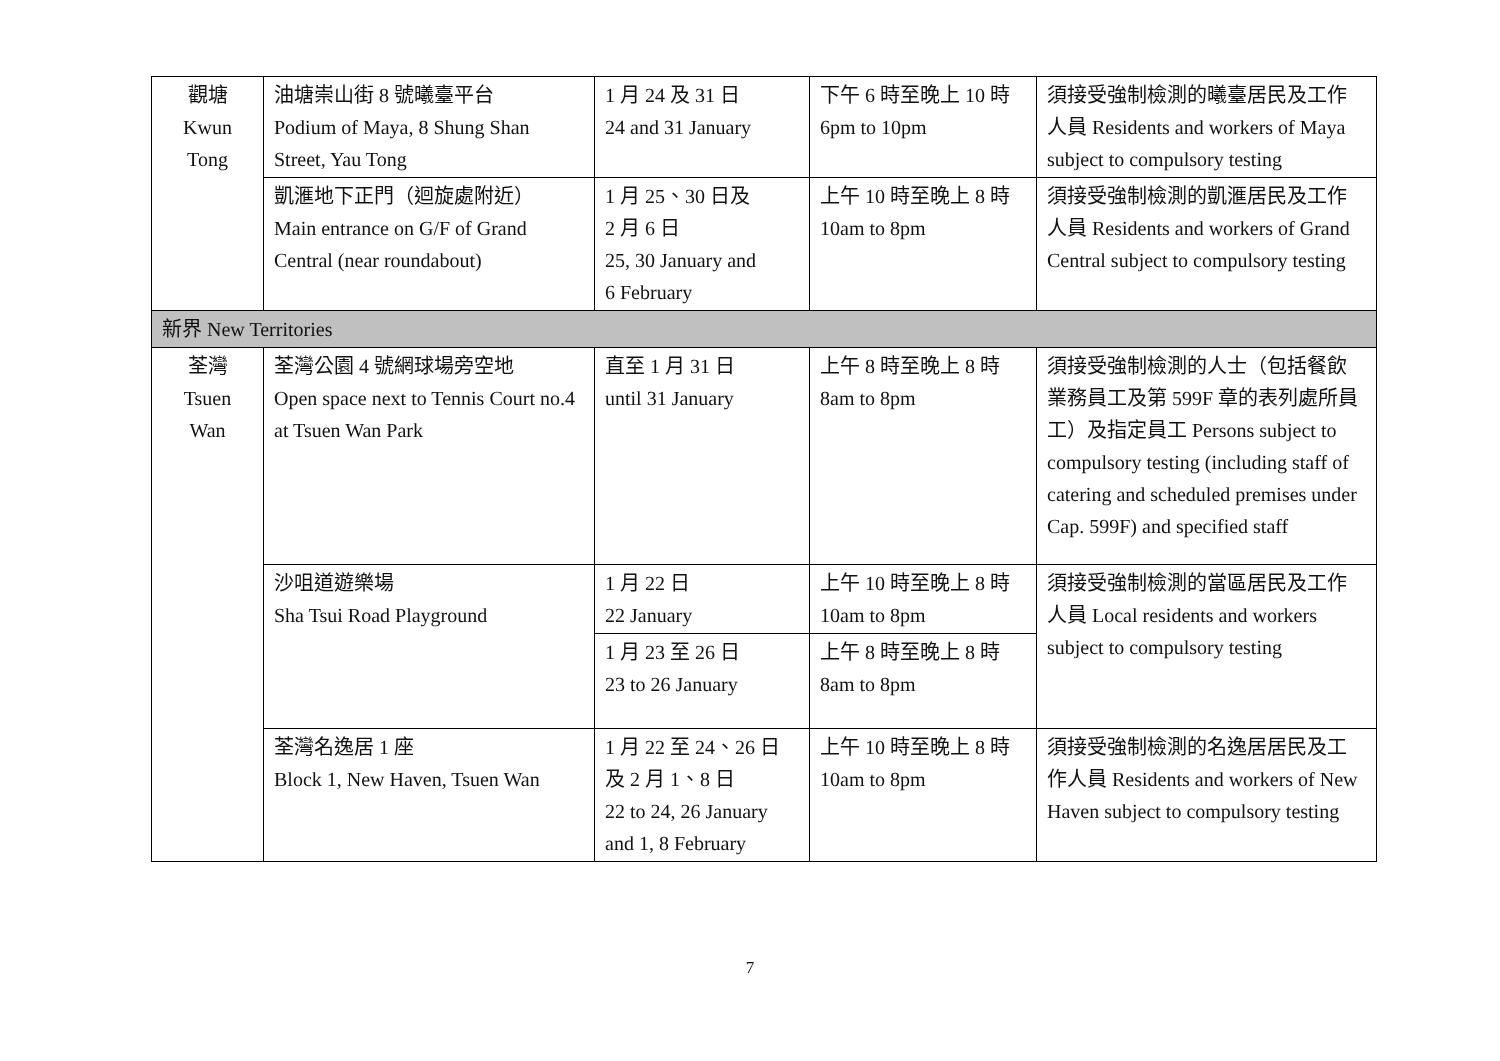| 觀塘 Kwun Tong | 油塘崇山街 8 號曦臺平台 Podium of Maya, 8 Shung Shan Street, Yau Tong | 1 月 24 及 31 日 24 and 31 January | 下午 6 時至晚上 10 時 6pm to 10pm | 須接受強制檢測的曦臺居民及工作人員 Residents and workers of Maya subject to compulsory testing |
| | 凱滙地下正門（迴旋處附近） Main entrance on G/F of Grand Central (near roundabout) | 1 月 25、30 日及 2 月 6 日 25, 30 January and 6 February | 上午 10 時至晚上 8 時 10am to 8pm | 須接受強制檢測的凱滙居民及工作人員 Residents and workers of Grand Central subject to compulsory testing |
| 新界 New Territories | | | | |
| 荃灣 Tsuen Wan | 荃灣公園 4 號網球場旁空地 Open space next to Tennis Court no.4 at Tsuen Wan Park | 直至 1 月 31 日 until 31 January | 上午 8 時至晚上 8 時 8am to 8pm | 須接受強制檢測的人士（包括餐飲業務員工及第 599F 章的表列處所員工）及指定員工 Persons subject to compulsory testing (including staff of catering and scheduled premises under Cap. 599F) and specified staff |
| | 沙咀道遊樂場 Sha Tsui Road Playground | 1 月 22 日 22 January | 上午 10 時至晚上 8 時 10am to 8pm | 須接受強制檢測的當區居民及工作人員 Local residents and workers subject to compulsory testing |
| | | 1 月 23 至 26 日 23 to 26 January | 上午 8 時至晚上 8 時 8am to 8pm | |
| | 荃灣名逸居 1 座 Block 1, New Haven, Tsuen Wan | 1 月 22 至 24、26 日及 2 月 1、8 日 22 to 24, 26 January and 1, 8 February | 上午 10 時至晚上 8 時 10am to 8pm | 須接受強制檢測的名逸居居民及工作人員 Residents and workers of New Haven subject to compulsory testing |
7